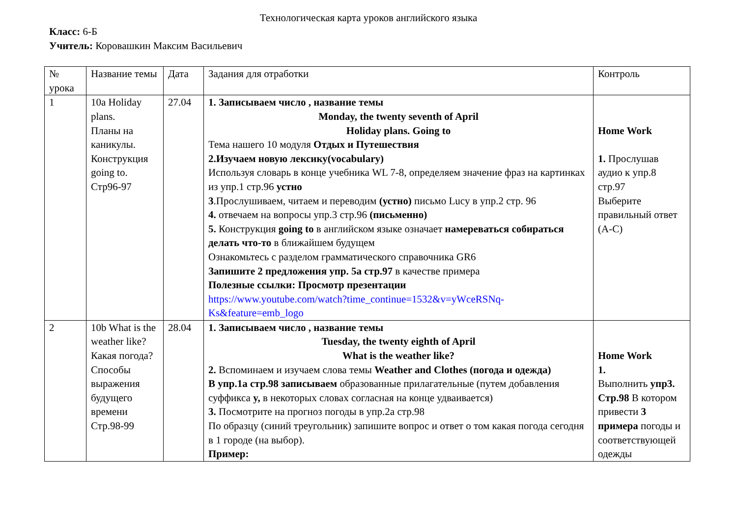Технологическая карта уроков английского языка
Класс: 6-Б
Учитель: Коровашкин Максим Васильевич
| № урока | Название темы | Дата | Задания для отработки | Контроль |
| 1 | 10a Holiday plans. Планы на каникулы. Конструкция going to. Стр96-97 | 27.04 | 1. Записываем число , название темы Monday, the twenty seventh of April Holiday plans. Going to Тема нашего 10 модуля Отдых и Путешествия 2.Изучаем новую лексику(vocabulary) Используя словарь в конце учебника WL 7-8, определяем значение фраз на картинках из упр.1 стр.96 устно 3 .Прослушиваем, читаем и переводим (устно) письмо Lucy в упр.2 стр. 96 4. отвечаем на вопросы упр.3 стр.96 (письменно) 5. Конструкция going to в английском языке означает намереваться собираться делать что-то в ближайшем будущем Ознакомьтесь с разделом грамматического справочника GR6 Запишите 2 предложения упр. 5a стр.97 в качестве примера Полезные ссылки: Просмотр презентации https://www.youtube.com/watch?time_continue=1532&v=yWceRSNq-Ks&feature=emb_logo | Home Work 1. Прослушав аудио к упр.8 стр.97 Выберите правильный ответ (A-C) |
| 2 | 10b What is the weather like? Какая погода? Способы выражения будущего времени Стр.98-99 | 28.04 | 1. Записываем число , название темы Tuesday, the twenty eighth of April What is the weather like? 2. Вспоминаем и изучаем слова темы Weather and Clothes (погода и одежда) В упр.1а стр.98 записываем образованные прилагательные (путем добавления суффикса y, в некоторых словах согласная на конце удваивается) 3. Посмотрите на прогноз погоды в упр.2а стр.98 По образцу (синий треугольник) запишите вопрос и ответ о том какая погода сегодня в 1 городе (на выбор). Пример: | Home Work 1. Выполнить упр3. Стр.98 В котором привести 3 примера погоды и соответствующей одежды |